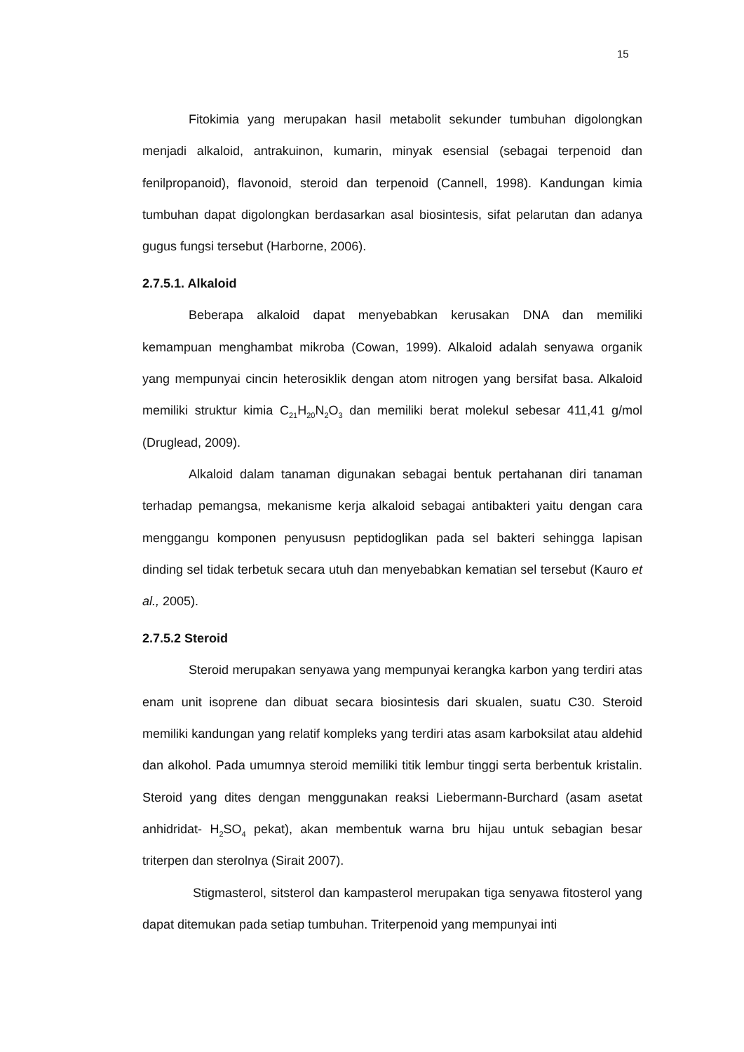15
Fitokimia yang merupakan hasil metabolit sekunder tumbuhan digolongkan menjadi alkaloid, antrakuinon, kumarin, minyak esensial (sebagai terpenoid dan fenilpropanoid), flavonoid, steroid dan terpenoid (Cannell, 1998). Kandungan kimia tumbuhan dapat digolongkan berdasarkan asal biosintesis, sifat pelarutan dan adanya gugus fungsi tersebut (Harborne, 2006).
2.7.5.1. Alkaloid
Beberapa alkaloid dapat menyebabkan kerusakan DNA dan memiliki kemampuan menghambat mikroba (Cowan, 1999). Alkaloid adalah senyawa organik yang mempunyai cincin heterosiklik dengan atom nitrogen yang bersifat basa. Alkaloid memiliki struktur kimia C<sub>21</sub>H<sub>20</sub>N<sub>2</sub>O<sub>3</sub> dan memiliki berat molekul sebesar 411,41 g/mol (Druglead, 2009).
Alkaloid dalam tanaman digunakan sebagai bentuk pertahanan diri tanaman terhadap pemangsa, mekanisme kerja alkaloid sebagai antibakteri yaitu dengan cara menggangu komponen penyususn peptidoglikan pada sel bakteri sehingga lapisan dinding sel tidak terbetuk secara utuh dan menyebabkan kematian sel tersebut (Kauro et al., 2005).
2.7.5.2 Steroid
Steroid merupakan senyawa yang mempunyai kerangka karbon yang terdiri atas enam unit isoprene dan dibuat secara biosintesis dari skualen, suatu C30. Steroid memiliki kandungan yang relatif kompleks yang terdiri atas asam karboksilat atau aldehid dan alkohol. Pada umumnya steroid memiliki titik lembur tinggi serta berbentuk kristalin. Steroid yang dites dengan menggunakan reaksi Liebermann-Burchard (asam asetat anhidridat- H<sub>2</sub>SO<sub>4</sub> pekat), akan membentuk warna bru hijau untuk sebagian besar triterpen dan sterolnya (Sirait 2007).
Stigmasterol, sitsterol dan kampasterol merupakan tiga senyawa fitosterol yang dapat ditemukan pada setiap tumbuhan. Triterpenoid yang mempunyai inti